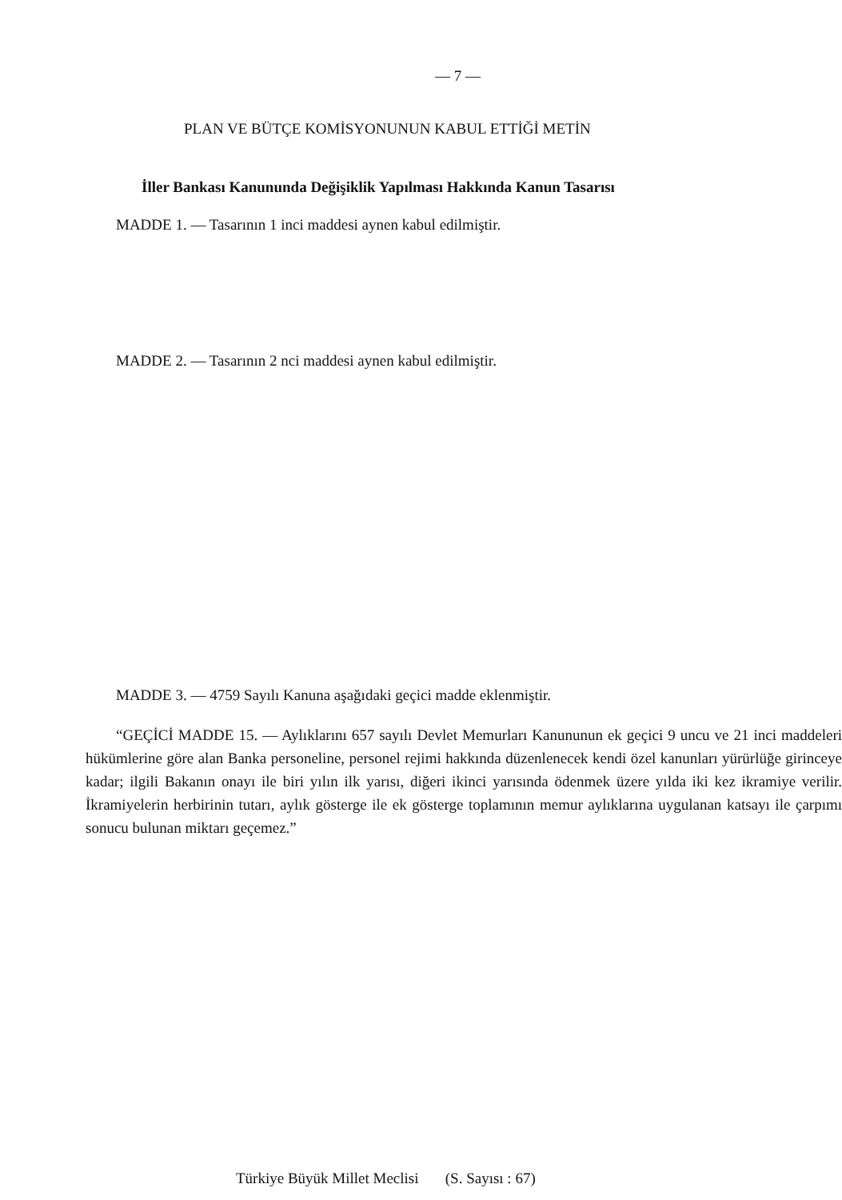— 7 —
PLAN VE BÜTÇE KOMİSYONUNUN KABUL ETTİĞİ METİN
İller Bankası Kanununda Değişiklik Yapılması Hakkında Kanun Tasarısı
MADDE 1. — Tasarının 1 inci maddesi aynen kabul edilmiştir.
MADDE 2. — Tasarının 2 nci maddesi aynen kabul edilmiştir.
MADDE 3. — 4759 Sayılı Kanuna aşağıdaki geçici madde eklenmiştir.
“GEÇİCİ MADDE 15. — Aylıklarını 657 sayılı Devlet Memurları Kanununun ek geçici 9 uncu ve 21 inci maddeleri hükümlerine göre alan Banka personeline, personel rejimi hakkında düzenlenecek kendi özel kanunları yürürlüğe girinceye kadar; ilgili Bakanın onayı ile biri yılın ilk yarısı, diğeri ikinci yarısında ödenmek üzere yılda iki kez ikramiye verilir. İkramiyelerin herbirinin tutarı, aylık gösterge ile ek gösterge toplamının memur aylıklarına uygulanan katsayı ile çarpımı sonucu bulunan miktarı geçemez.”
Türkiye Büyük Millet Meclisi (S. Sayısı : 67)